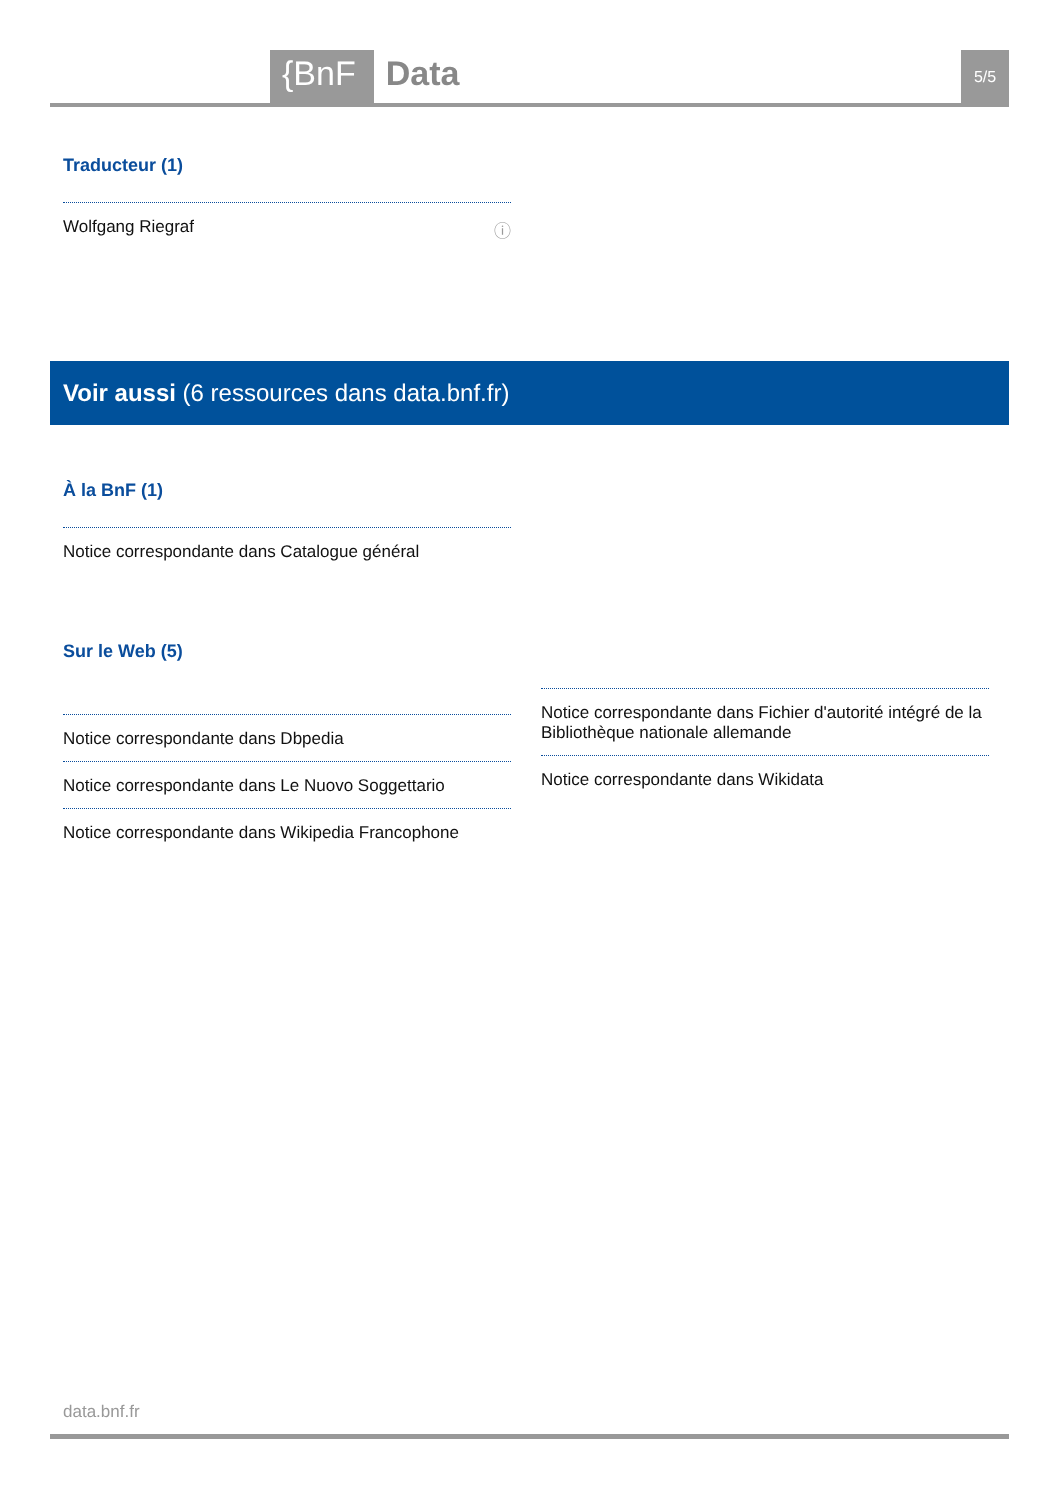{BnF Data 5/5
Traducteur (1)
Wolfgang Riegraf ⓘ
Voir aussi (6 ressources dans data.bnf.fr)
À la BnF (1)
Notice correspondante dans Catalogue général
Sur le Web (5)
Notice correspondante dans Dbpedia
Notice correspondante dans Le Nuovo Soggettario
Notice correspondante dans Wikipedia Francophone
Notice correspondante dans Fichier d'autorité intégré de la Bibliothèque nationale allemande
Notice correspondante dans Wikidata
data.bnf.fr